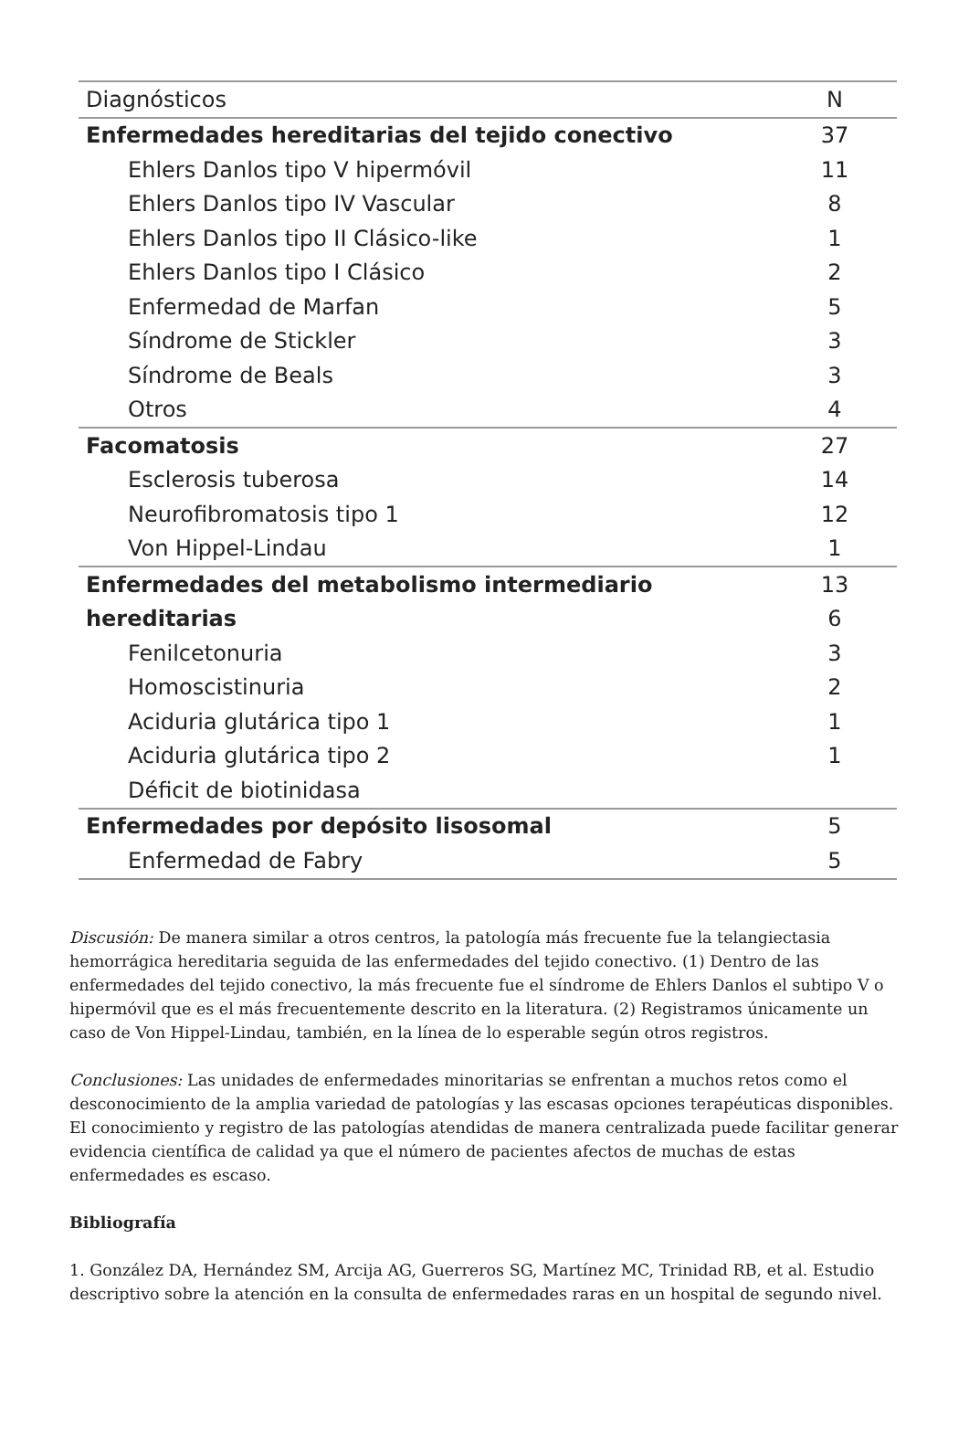| Diagnósticos | N |
| --- | --- |
| Enfermedades hereditarias del tejido conectivo | 37 |
| Ehlers Danlos tipo V hipermóvil | 11 |
| Ehlers Danlos tipo IV Vascular | 8 |
| Ehlers Danlos tipo II Clásico-like | 1 |
| Ehlers Danlos tipo I Clásico | 2 |
| Enfermedad de Marfan | 5 |
| Síndrome de Stickler | 3 |
| Síndrome de Beals | 3 |
| Otros | 4 |
| Facomatosis | 27 |
| Esclerosis tuberosa | 14 |
| Neurofibromatosis tipo 1 | 12 |
| Von Hippel-Lindau | 1 |
| Enfermedades del metabolismo intermediario | 13 |
| hereditarias | 6 |
| Fenilcetonuria | 3 |
| Homoscistinuria | 2 |
| Aciduria glutárica tipo 1 | 1 |
| Aciduria glutárica tipo 2 | 1 |
| Déficit de biotinidasa | |
| Enfermedades por depósito lisosomal | 5 |
| Enfermedad de Fabry | 5 |
Discusión: De manera similar a otros centros, la patología más frecuente fue la telangiectasia hemorrágica hereditaria seguida de las enfermedades del tejido conectivo. (1) Dentro de las enfermedades del tejido conectivo, la más frecuente fue el síndrome de Ehlers Danlos el subtipo V o hipermóvil que es el más frecuentemente descrito en la literatura. (2) Registramos únicamente un caso de Von Hippel-Lindau, también, en la línea de lo esperable según otros registros.
Conclusiones: Las unidades de enfermedades minoritarias se enfrentan a muchos retos como el desconocimiento de la amplia variedad de patologías y las escasas opciones terapéuticas disponibles. El conocimiento y registro de las patologías atendidas de manera centralizada puede facilitar generar evidencia científica de calidad ya que el número de pacientes afectos de muchas de estas enfermedades es escaso.
Bibliografía
1. González DA, Hernández SM, Arcija AG, Guerreros SG, Martínez MC, Trinidad RB, et al. Estudio descriptivo sobre la atención en la consulta de enfermedades raras en un hospital de segundo nivel.